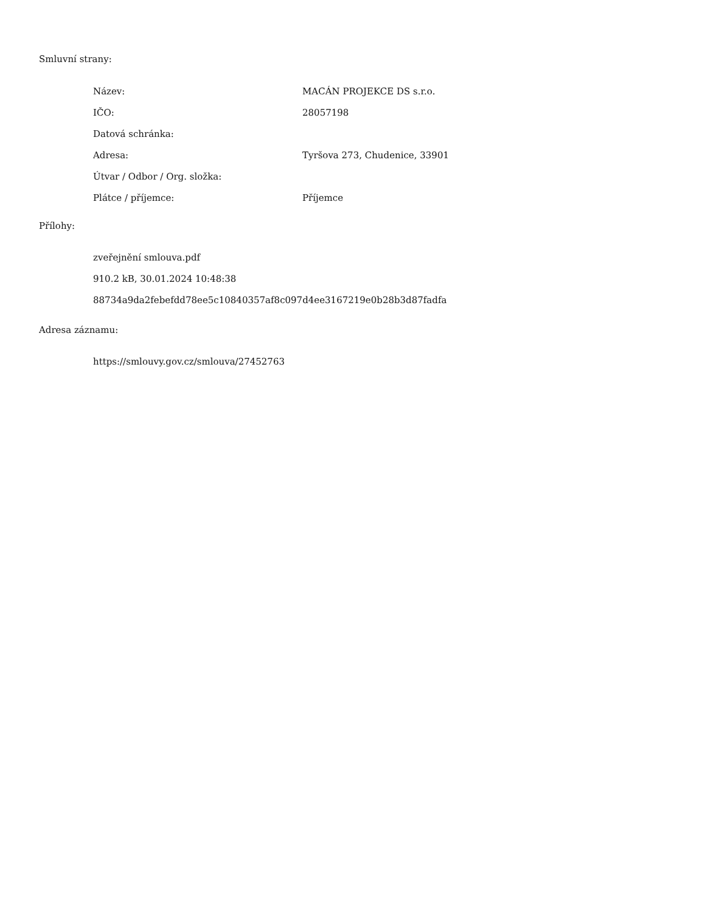Smluvní strany:
| Název: | MACÁN PROJEKCE DS s.r.o. |
| IČO: | 28057198 |
| Datová schránka: | |
| Adresa: | Tyršova 273, Chudenice, 33901 |
| Útvar / Odbor / Org. složka: | |
| Plátce / příjemce: | Příjemce |
Přílohy:
zveřejnění smlouva.pdf
910.2 kB, 30.01.2024 10:48:38
88734a9da2febefdd78ee5c10840357af8c097d4ee3167219e0b28b3d87fadfa
Adresa záznamu:
https://smlouvy.gov.cz/smlouva/27452763